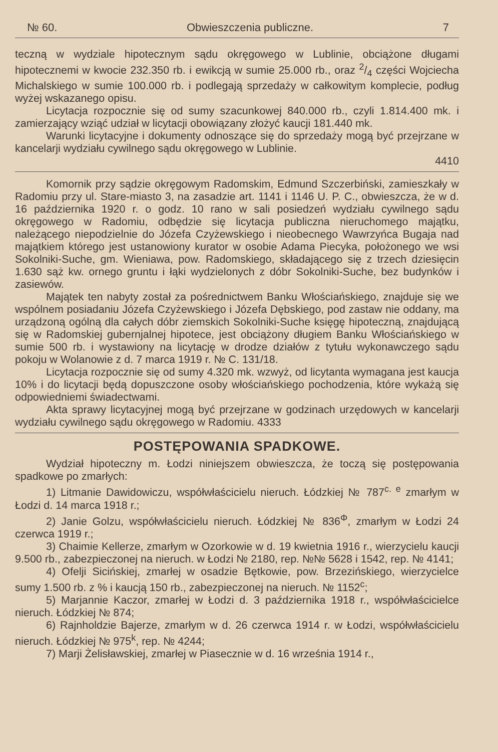№ 60. Obwieszczenia publiczne. 7
teczną w wydziale hipotecznym sądu okręgowego w Lublinie, obciążone długami hipotecznemi w kwocie 232.350 rb. i ewikcją w sumie 25.000 rb., oraz 2/4 części Wojciecha Michalskiego w sumie 100.000 rb. i podlegają sprzedaży w całkowitym komplecie, podług wyżej wskazanego opisu.
Licytacja rozpocznie się od sumy szacunkowej 840.000 rb., czyli 1.814.400 mk. i zamierzający wziąć udział w licytacji obowiązany złożyć kaucji 181.440 mk.
Warunki licytacyjne i dokumenty odnoszące się do sprzedaży mogą być przejrzane w kancelarji wydziału cywilnego sądu okręgowego w Lublinie.
4410
Komornik przy sądzie okręgowym Radomskim, Edmund Szczerbiński, zamieszkały w Radomiu przy ul. Stare-miasto 3, na zasadzie art. 1141 i 1146 U. P. C., obwieszcza, że w d. 16 października 1920 r. o godz. 10 rano w sali posiedzeń wydziału cywilnego sądu okręgowego w Radomiu, odbędzie się licytacja publiczna nieruchomego majątku, należącego niepodzielnie do Józefa Czyżewskiego i nieobecnego Wawrzyńca Bugaja nad majątkiem którego jest ustanowiony kurator w osobie Adama Piecyka, położonego we wsi Sokolniki-Suche, gm. Wieniawa, pow. Radomskiego, składającego się z trzech dziesięcin 1.630 sąż kw. ornego gruntu i łąki wydzielonych z dóbr Sokolniki-Suche, bez budynków i zasiewów.
Majątek ten nabyty został za pośrednictwem Banku Włościańskiego, znajduje się we wspólnem posiadaniu Józefa Czyżewskiego i Józefa Dębskiego, pod zastaw nie oddany, ma urządzoną ogólną dla całych dóbr ziemskich Sokolniki-Suche księgę hipoteczną, znajdującą się w Radomskiej gubernjalnej hipotece, jest obciążony długiem Banku Włościańskiego w sumie 500 rb. i wystawiony na licytację w drodze działów z tytułu wykonawczego sądu pokoju w Wolanowie z d. 7 marca 1919 r. № C. 131/18.
Licytacja rozpocznie się od sumy 4.320 mk. wzwyż, od licytanta wymagana jest kaucja 10% i do licytacji będą dopuszczone osoby włościańskiego pochodzenia, które wykażą się odpowiedniemi świadectwami.
Akta sprawy licytacyjnej mogą być przejrzane w godzinach urzędowych w kancelarji wydziału cywilnego sądu okręgowego w Radomiu. 4333
POSTĘPOWANIA SPADKOWE.
Wydział hipoteczny m. Łodzi niniejszem obwieszcza, że toczą się postępowania spadkowe po zmarłych:
1) Litmanie Dawidowiczu, współwłaścicielu nieruch. Łódzkiej № 787<sup>c. e</sup> zmarłym w Łodzi d. 14 marca 1918 r.;
2) Janie Golzu, współwłaścicielu nieruch. Łódzkiej № 836<sup>Φ</sup>, zmarłym w Łodzi 24 czerwca 1919 r.;
3) Chaimie Kellerze, zmarłym w Ozorkowie w d. 19 kwietnia 1916 r., wierzycielu kaucji 9.500 rb., zabezpieczonej na nieruch. w Łodzi № 2180, rep. №№ 5628 i 1542, rep. № 4141;
4) Ofelji Sicińskiej, zmarłej w osadzie Bętkowie, pow. Brzezińskiego, wierzycielce sumy 1.500 rb. z % i kaucją 150 rb., zabezpieczonej na nieruch. № 1152<sup>c</sup>;
5) Marjannie Kaczor, zmarłej w Łodzi d. 3 października 1918 r., współwłaścicielce nieruch. Łódzkiej № 874;
6) Rajnholdzie Bajerze, zmarłym w d. 26 czerwca 1914 r. w Łodzi, współwłaścicielu nieruch. Łódzkiej № 975<sup>k</sup>, rep. № 4244;
7) Marji Żelisławskiej, zmarłej w Piasecznie w d. 16 września 1914 r.,